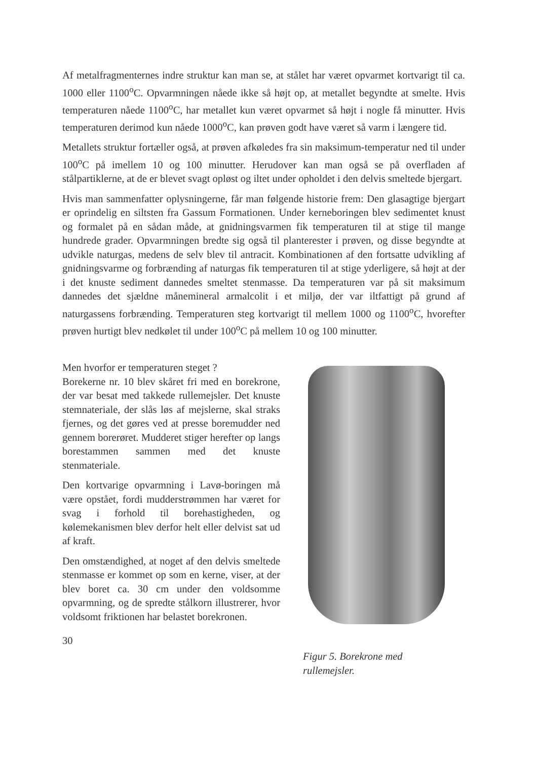Af metalfragmenternes indre struktur kan man se, at stålet har været opvarmet kortvarigt til ca. 1000 eller 1100<sup>o</sup>C. Opvarmningen nåede ikke så højt op, at metallet begyndte at smelte. Hvis temperaturen nåede 1100<sup>o</sup>C, har metallet kun været opvarmet så højt i nogle få minutter. Hvis temperaturen derimod kun nåede 1000<sup>o</sup>C, kan prøven godt have været så varm i længere tid.
Metallets struktur fortæller også, at prøven afkøledes fra sin maksimum-temperatur ned til under 100<sup>o</sup>C på imellem 10 og 100 minutter. Herudover kan man også se på overfladen af stålpartiklerne, at de er blevet svagt opløst og iltet under opholdet i den delvis smeltede bjergart.
Hvis man sammenfatter oplysningerne, får man følgende historie frem: Den glasagtige bjergart er oprindelig en siltsten fra Gassum Formationen. Under kerneboringen blev sedimentet knust og formalet på en sådan måde, at gnidningsvarmen fik temperaturen til at stige til mange hundrede grader. Opvarmningen bredte sig også til planterester i prøven, og disse begyndte at udvikle naturgas, medens de selv blev til antracit. Kombinationen af den fortsatte udvikling af gnidningsvarme og forbrænding af naturgas fik temperaturen til at stige yderligere, så højt at der i det knuste sediment dannedes smeltet stenmasse. Da temperaturen var på sit maksimum dannedes det sjældne månemineral armalcolit i et miljø, der var iltfattigt på grund af naturgassens forbrænding. Temperaturen steg kortvarigt til mellem 1000 og 1100<sup>o</sup>C, hvorefter prøven hurtigt blev nedkølet til under 100<sup>o</sup>C på mellem 10 og 100 minutter.
Men hvorfor er temperaturen steget ?
Borekerne nr. 10 blev skåret fri med en borekrone, der var besat med takkede rullemejsler. Det knuste stemnateriale, der slås løs af mejslerne, skal straks fjernes, og det gøres ved at presse boremudder ned gennem borerøret. Mudderet stiger herefter op langs borestammen sammen med det knuste stenmateriale.
Den kortvarige opvarmning i Lavø-boringen må være opstået, fordi mudderstrømmen har været for svag i forhold til borehastigheden, og kølemekanismen blev derfor helt eller delvist sat ud af kraft.
Den omstændighed, at noget af den delvis smeltede stenmasse er kommet op som en kerne, viser, at der blev boret ca. 30 cm under den voldsomme opvarmning, og de spredte stålkorn illustrerer, hvor voldsomt friktionen har belastet borekronen.
30
Figur 5. Borekrone med rullemejsler.